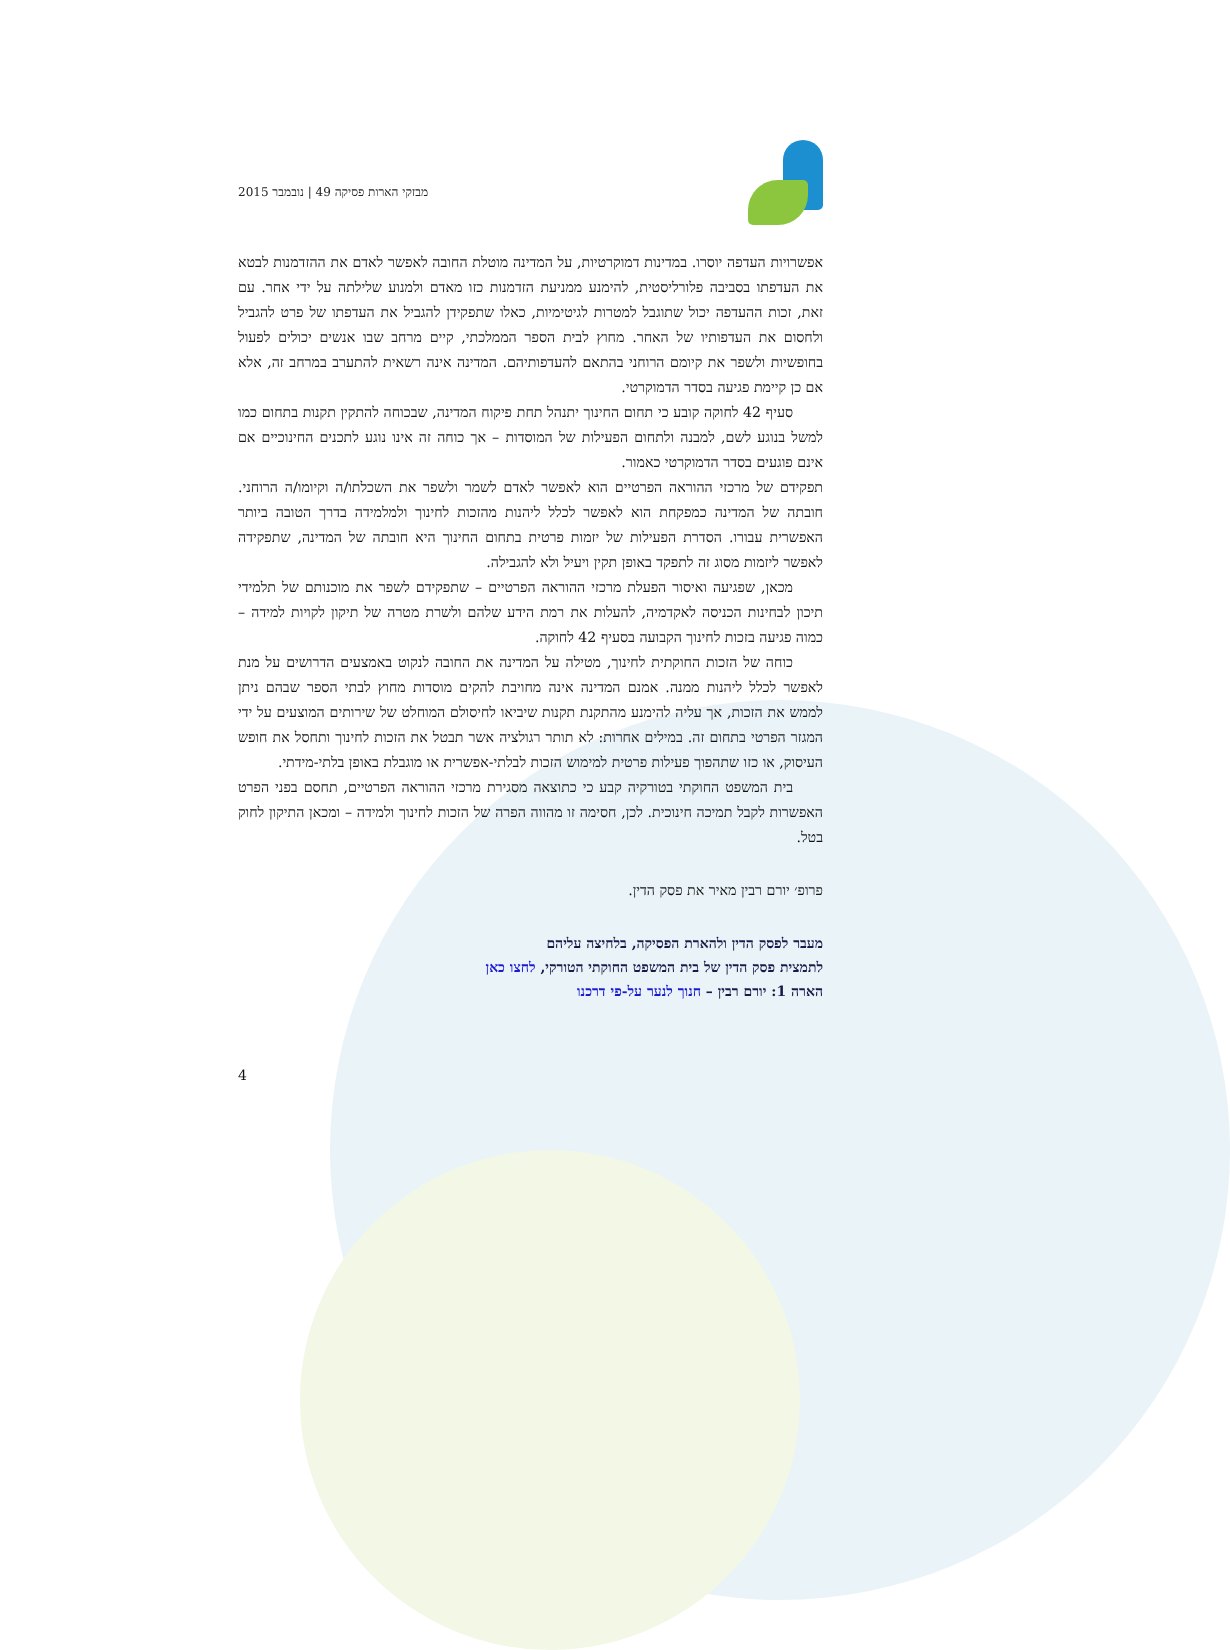מבזקי הארות פסיקה 49 | נובמבר 2015
אפשרויות העדפה יוסרו. במדינות דמוקרטיות, על המדינה מוטלת החובה לאפשר לאדם את ההזדמנות לבטא את העדפתו בסביבה פלורליסטית, להימנע ממניעת הזדמנות כזו מאדם ולמנוע שלילתה על ידי אחר. עם זאת, זכות ההעדפה יכול שתוגבל למטרות לגיטימיות, כאלו שתפקידן להגביל את העדפתו של פרט להגביל ולחסום את העדפותיו של האחר. מחוץ לבית הספר הממלכתי, קיים מרחב שבו אנשים יכולים לפעול בחופשיות ולשפר את קיומם הרוחני בהתאם להעדפותיהם. המדינה אינה רשאית להתערב במרחב זה, אלא אם כן קיימת פגיעה בסדר הדמוקרטי.
סעיף 42 לחוקה קובע כי תחום החינוך יתנהל תחת פיקוח המדינה, שבכוחה להתקין תקנות בתחום כמו למשל בנוגע לשם, למבנה ולתחום הפעילות של המוסדות – אך כוחה זה אינו נוגע לתכנים החינוכיים אם אינם פוגעים בסדר הדמוקרטי כאמור.
תפקידם של מרכזי ההוראה הפרטיים הוא לאפשר לאדם לשמר ולשפר את השכלתו/ה וקיומו/ה הרוחני. חובתה של המדינה כמפקחת הוא לאפשר לכלל ליהנות מהזכות לחינוך ולמלמידה בדרך הטובה ביותר האפשרית עבורו. הסדרת הפעילות של יזמות פרטית בתחום החינוך היא חובתה של המדינה, שתפקידה לאפשר ליזמות מסוג זה לתפקד באופן תקין ויעיל ולא להגבילה.
מכאן, שפגיעה ואיסור הפעלת מרכזי ההוראה הפרטיים – שתפקידם לשפר את מוכנותם של תלמידי תיכון לבחינות הכניסה לאקדמיה, להעלות את רמת הידע שלהם ולשרת מטרה של תיקון לקויות למידה – כמוה פגיעה בזכות לחינוך הקבועה בסעיף 42 לחוקה.
כוחה של הזכות החוקתית לחינוך, מטילה על המדינה את החובה לנקוט באמצעים הדרושים על מנת לאפשר לכלל ליהנות ממנה. אמנם המדינה אינה מחויבת להקים מוסדות מחוץ לבתי הספר שבהם ניתן לממש את הזכות, אך עליה להימנע מהתקנת תקנות שיביאו לחיסולם המוחלט של שירותים המוצעים על ידי המגזר הפרטי בתחום זה. במילים אחרות: לא תותר רגולציה אשר תבטל את הזכות לחינוך ותחסל את חופש העיסוק, או כזו שתהפוך פעילות פרטית למימוש הזכות לבלתי-אפשרית או מוגבלת באופן בלתי-מידתי.
בית המשפט החוקתי בטורקיה קבע כי כתוצאה מסגירת מרכזי ההוראה הפרטיים, תחסם בפני הפרט האפשרות לקבל תמיכה חינוכית. לכן, חסימה זו מהווה הפרה של הזכות לחינוך ולמידה – ומכאן התיקון לחוק בטל.
פרופ׳ יורם רבין מאיר את פסק הדין.
מעבר לפסק הדין ולהארת הפסיקה, בלחיצה עליהם
לתמצית פסק הדין של בית המשפט החוקתי הטורקי, לחצו כאן
הארה 1: יורם רבין – חנוך לנער על-פי דרכנו
4